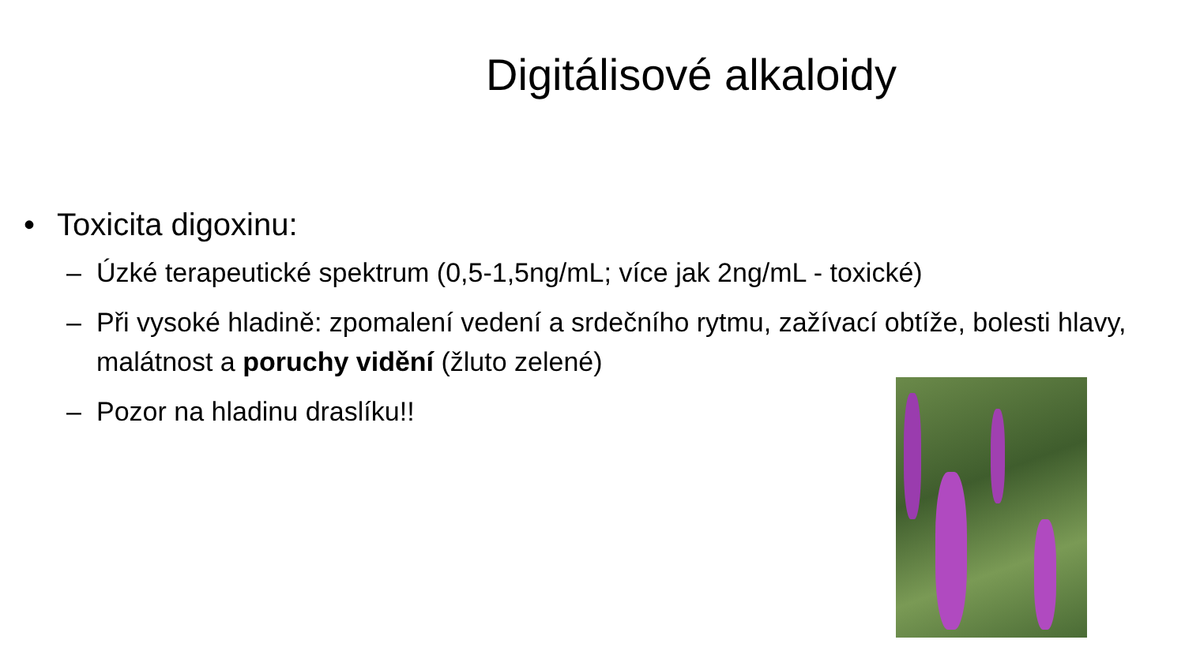Digitálisové alkaloidy
• Toxicita digoxinu:
– Úzké terapeutické spektrum (0,5-1,5ng/mL; více jak 2ng/mL - toxické)
– Při vysoké hladině: zpomalení vedení a srdečního rytmu, zažívací obtíže, bolesti hlavy, malátnost a poruchy vidění (žluto zelené)
– Pozor na hladinu draslíku!!